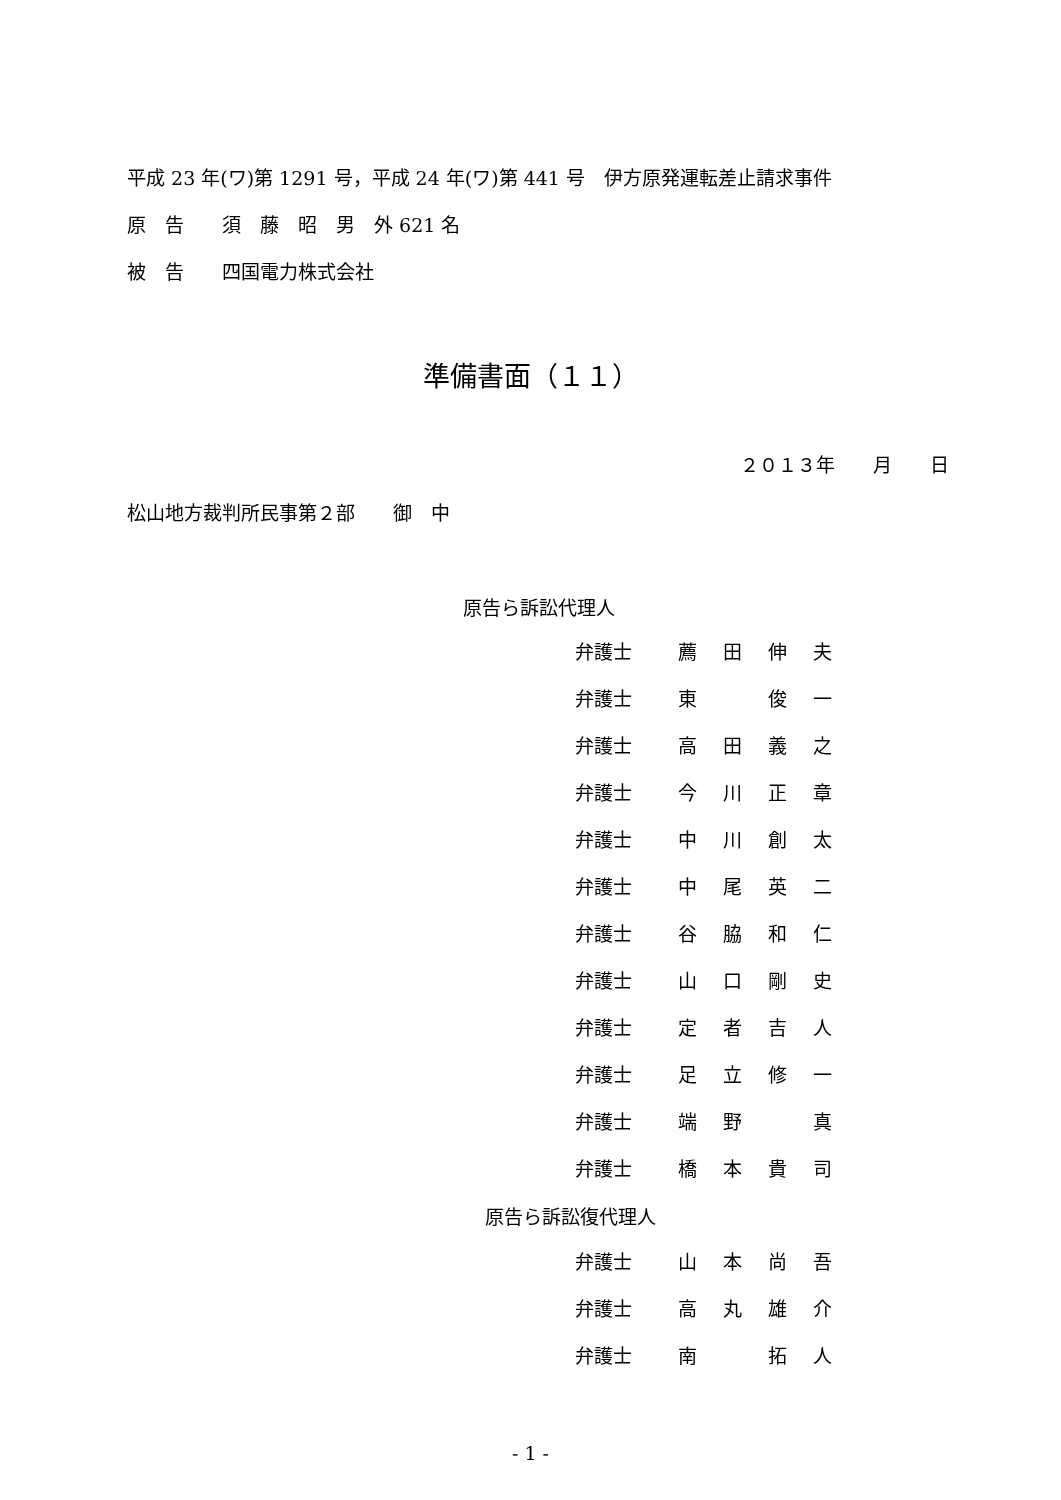平成 23 年(ワ)第 1291 号，平成 24 年(ワ)第 441 号　伊方原発運転差止請求事件
原　告　　須　藤　昭　男　外 621 名
被　告　　四国電力株式会社
準備書面（１１）
２０１３年　　月　　日
松山地方裁判所民事第２部　　御　中
原告ら訴訟代理人
| 弁護士 | 薦 | 田 | 伸 | 夫 |
| 弁護士 | 東 | | 俊 | 一 |
| 弁護士 | 高 | 田 | 義 | 之 |
| 弁護士 | 今 | 川 | 正 | 章 |
| 弁護士 | 中 | 川 | 創 | 太 |
| 弁護士 | 中 | 尾 | 英 | 二 |
| 弁護士 | 谷 | 脇 | 和 | 仁 |
| 弁護士 | 山 | 口 | 剛 | 史 |
| 弁護士 | 定 | 者 | 吉 | 人 |
| 弁護士 | 足 | 立 | 修 | 一 |
| 弁護士 | 端 | 野 | | 真 |
| 弁護士 | 橋 | 本 | 貴 | 司 |
原告ら訴訟復代理人
| 弁護士 | 山 | 本 | 尚 | 吾 |
| 弁護士 | 高 | 丸 | 雄 | 介 |
| 弁護士 | 南 | | 拓 | 人 |
- 1 -